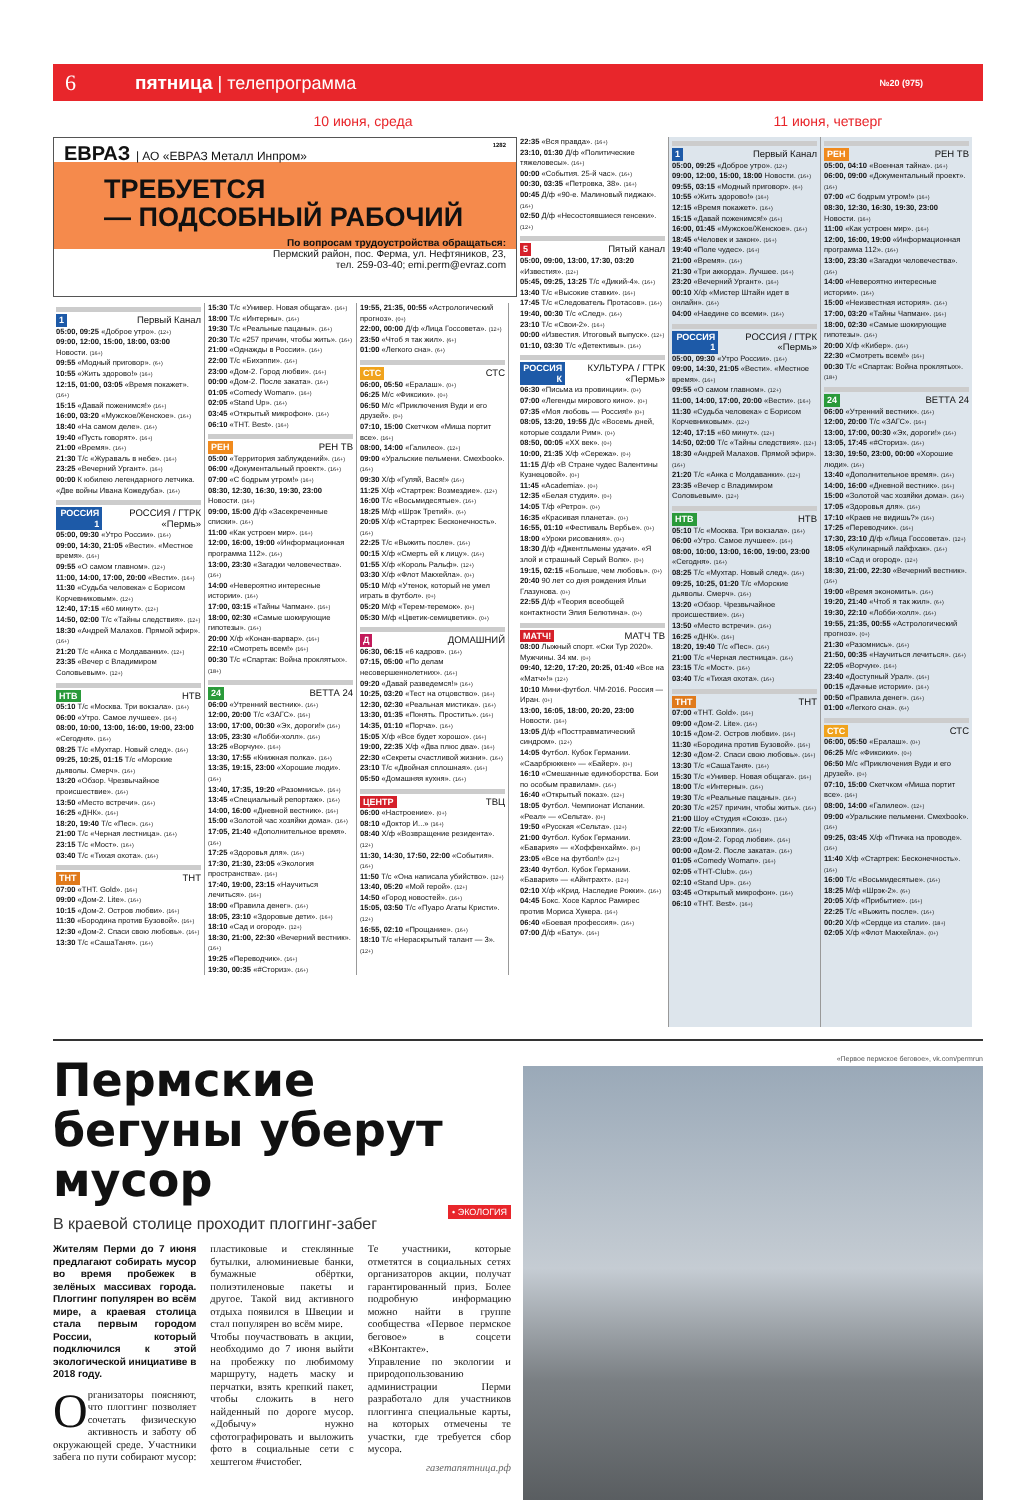6 пятница | телепрограмма №20 (975)
10 июня, среда 11 июня, четверг
ЕВРАЗ | АО «ЕВРАЗ Металл Инпром» 1282
ТРЕБУЕТСЯ
— ПОДСОБНЫЙ РАБОЧИЙ
По вопросам трудоустройства обращаться:
Пермский район, пос. Ферма, ул. Нефтяников, 23,
тел. 259-03-40; emi.perm@evraz.com
1 Первый Канал
05:00, 09:25 «Доброе утро». (12+)
09:00, 12:00, 15:00, 18:00, 03:00 Новости. (16+)
09:55 «Модный приговор». (6+)
10:55 «Жить здорово!» (16+)
12:15, 01:00, 03:05 «Время покажет». (16+)
15:15 «Давай поженимся!» (16+)
16:00, 03:20 «Мужское/Женское». (16+)
18:40 «На самом деле». (16+)
19:40 «Пусть говорят». (16+)
21:00 «Время». (16+)
21:30 Т/с «Жураваль в небе». (16+)
23:25 «Вечерний Ургант». (16+)
00:00 К юбилею легендарного летчика. «Две войны Ивана Кожедуба». (16+)
РОССИЯ 1 РОССИЯ / ГТРК «Пермь»
05:00, 09:30 «Утро России». (16+)
09:00, 14:30, 21:05 «Вести». «Местное время». (16+)
09:55 «О самом главном». (12+)
11:00, 14:00, 17:00, 20:00 «Вести». (16+)
11:30 «Судьба человека» с Борисом Корчевниковым». (12+)
12:40, 17:15 «60 минут». (12+)
14:50, 02:00 Т/с «Тайны следствия». (12+)
18:30 «Андрей Малахов. Прямой эфир». (16+)
21:20 Т/с «Анка с Молдаванки». (12+)
23:35 «Вечер с Владимиром Соловьевым». (12+)
НТВ НТВ
05:10 Т/с «Москва. Три вокзала». (16+)
06:00 «Утро. Самое лучшее». (16+)
08:00, 10:00, 13:00, 16:00, 19:00, 23:00 «Сегодня». (16+)
08:25 Т/с «Мухтар. Новый след». (16+)
09:25, 10:25, 01:15 Т/с «Морские дьяволы. Смерч». (16+)
13:20 «Обзор. Чрезвычайное происшествие». (16+)
13:50 «Место встречи». (16+)
16:25 «ДНК». (16+)
18:20, 19:40 Т/с «Пес». (16+)
21:00 Т/с «Черная лестница». (16+)
23:15 Т/с «Мост». (16+)
03:40 Т/с «Тихая охота». (16+)
ТНТ ТНТ
07:00 «ТНТ. Gold». (16+)
09:00 «Дом-2. Lite». (16+)
10:15 «Дом-2. Остров любви». (16+)
11:30 «Бородина против Бузовой». (16+)
12:30 «Дом-2. Спаси свою любовь». (16+)
13:30 Т/с «СашаТаня». (16+)
15:30 Т/с «Универ. Новая общага». (16+)
18:00 Т/с «Интерны». (16+)
19:30 Т/с «Реальные пацаны». (16+)
20:30 Т/с «257 причин, чтобы жить». (16+)
21:00 «Однажды в России». (16+)
22:00 Т/с «Бихэппи». (16+)
23:00 «Дом-2. Город любви». (16+)
00:00 «Дом-2. После заката». (16+)
01:05 «Comedy Woman». (16+)
02:05 «Stand Up». (16+)
03:45 «Открытый микрофон». (16+)
06:10 «ТНТ. Best». (16+)
РЕН РЕН ТВ
05:00 «Территория заблуждений». (16+)
06:00 «Документальный проект». (16+)
07:00 «С бодрым утром!» (16+)
08:30, 12:30, 16:30, 19:30, 23:00 Новости. (16+)
09:00, 15:00 Д/ф «Засекреченные списки». (16+)
11:00 «Как устроен мир». (16+)
12:00, 16:00, 19:00 «Информационная программа 112». (16+)
13:00, 23:30 «Загадки человечества». (16+)
14:00 «Невероятно интересные истории». (16+)
17:00, 03:15 «Тайны Чапман». (16+)
18:00, 02:30 «Самые шокирующие гипотезы». (16+)
20:00 Х/ф «Конан-варвар». (16+)
22:10 «Смотреть всем!» (16+)
00:30 Т/с «Спартак: Война проклятых». (18+)
24 ВЕТТА 24
06:00 «Утренний вестник». (16+)
12:00, 20:00 Т/с «ЗАГС». (16+)
13:00, 17:00, 00:30 «Эх, дороги!» (16+)
13:05, 23:30 «Лобби-холл». (16+)
13:25 «Ворчун». (16+)
13:30, 17:55 «Книжная полка». (16+)
13:35, 19:15, 23:00 «Хорошие люди». (16+)
13:40, 17:35, 19:20 «Разомнись». (16+)
13:45 «Специальный репортаж». (16+)
14:00, 16:00 «Дневной вестник». (16+)
15:00 «Золотой час хозяйки дома». (16+)
17:05, 21:40 «Дополнительное время». (16+)
17:25 «Здоровья для». (16+)
17:30, 21:30, 23:05 «Экология пространства». (16+)
17:40, 19:00, 23:15 «Научиться лечиться». (16+)
18:00 «Правила денег». (16+)
18:05, 23:10 «Здоровые дети». (16+)
18:10 «Сад и огород». (12+)
18:30, 21:00, 22:30 «Вечерний вестник». (16+)
19:25 «Переводчик». (16+)
19:30, 00:35 «#Сториз». (16+)
19:55, 21:35, 00:55 «Астрологический прогноз». (0+)
22:00, 00:00 Д/ф «Лица Госсовета». (12+)
23:50 «Чтоб я так жил». (6+)
01:00 «Легкого сна». (6+)
СТС СТС
06:00, 05:50 «Ералаш». (0+)
06:25 М/с «Фиксики». (0+)
06:50 М/с «Приключения Вуди и его друзей». (0+)
07:10, 15:00 Скетчком «Миша портит все». (16+)
08:00, 14:00 «Галилео». (12+)
09:00 «Уральские пельмени. Смехbook». (16+)
09:30 Х/ф «Гуляй, Вася!» (16+)
11:25 Х/ф «Стартрек: Возмездие». (12+)
16:00 Т/с «Восьмидесятые». (16+)
18:25 М/ф «Шрэк Третий». (6+)
20:05 Х/ф «Стартрек: Бесконечность». (16+)
22:25 Т/с «Выжить после». (16+)
00:15 Х/ф «Смерть ей к лицу». (16+)
01:55 Х/ф «Король Ральф». (12+)
03:30 Х/ф «Флот Макхейла». (0+)
05:10 М/ф «Утенок, который не умел играть в футбол». (0+)
05:20 М/ф «Терем-теремок». (0+)
05:30 М/ф «Цветик-семицветик». (0+)
Д ДОМАШНИЙ
06:30, 06:15 «6 кадров». (16+)
07:15, 05:00 «По делам несовершеннолетних». (16+)
09:20 «Давай разведемся!» (16+)
10:25, 03:20 «Тест на отцовство». (16+)
12:30, 02:30 «Реальная мистика». (16+)
13:30, 01:35 «Понять. Простить». (16+)
14:35, 01:10 «Порча». (16+)
15:05 Х/ф «Все будет хорошо». (16+)
19:00, 22:35 Х/ф «Два плюс два». (16+)
22:30 «Секреты счастливой жизни». (16+)
23:10 Т/с «Двойная сплошная». (16+)
05:50 «Домашняя кухня». (16+)
ЦЕНТР ТВЦ
06:00 «Настроение». (0+)
08:10 «Доктор И...» (16+)
08:40 Х/ф «Возвращение резидента». (12+)
11:30, 14:30, 17:50, 22:00 «События». (16+)
11:50 Т/с «Она написала убийство». (12+)
13:40, 05:20 «Мой герой». (12+)
14:50 «Город новостей». (16+)
15:05, 03:50 Т/с «Пуаро Агаты Кристи». (12+)
16:55, 02:10 «Прощание». (16+)
18:10 Т/с «Нераскрытый талант — 3». (12+)
22:35 «Вся правда». (16+)
23:10, 01:30 Д/ф «Политические тяжеловесы». (16+)
00:00 «События. 25-й час». (16+)
00:30, 03:35 «Петровка, 38». (16+)
00:45 Д/ф «90-е. Малиновый пиджак». (16+)
02:50 Д/ф «Несостоявшиеся генсеки». (12+)
5 Пятый канал
05:00, 09:00, 13:00, 17:30, 03:20 «Известия». (12+)
05:45, 09:25, 13:25 Т/с «Дикий-4». (16+)
13:40 Т/с «Высокие ставки». (16+)
17:45 Т/с «Следователь Протасов». (16+)
19:40, 00:30 Т/с «След». (16+)
23:10 Т/с «Свои-2». (16+)
00:00 «Известия. Итоговый выпуск». (12+)
01:10, 03:30 Т/с «Детективы». (16+)
РОССИЯ К КУЛЬТУРА / ГТРК «Пермь»
06:30 «Письма из провинции». (0+)
07:00 «Легенды мирового кино». (0+)
07:35 «Моя любовь — Россия!» (0+)
08:05, 13:20, 19:55 Д/с «Восемь дней, которые создали Рим». (0+)
08:50, 00:05 «XX век». (0+)
10:00, 21:35 Х/ф «Сережа». (0+)
11:15 Д/ф «В Стране чудес Валентины Кузнецовой». (0+)
11:45 «Academia». (0+)
12:35 «Белая студия». (0+)
14:05 Т/ф «Ретро». (0+)
16:35 «Красивая планета». (0+)
16:55, 01:10 «Фестиваль Вербье». (0+)
18:00 «Уроки рисования». (0+)
18:30 Д/ф «Джентльмены удачи». «Я злой и страшный Серый Волк». (0+)
19:15, 02:15 «Больше, чем любовь». (0+)
20:40 90 лет со дня рождения Ильи Глазунова. (0+)
22:55 Д/ф «Теория всеобщей контактности Элия Белютина». (0+)
МАТЧ! МАТЧ ТВ
08:00 Лыжный спорт. «Ски Тур 2020». Мужчины. 34 км. (0+)
09:40, 12:20, 17:20, 20:25, 01:40 «Все на «Матч»!» (12+)
10:10 Мини-футбол. ЧМ-2016. Россия — Иран. (0+)
13:00, 16:05, 18:00, 20:20, 23:00 Новости. (16+)
13:05 Д/ф «Посттравматический синдром». (12+)
14:05 Футбол. Кубок Германии. «Саарбрюккен» — «Байер». (0+)
16:10 «Смешанные единоборства. Бои по особым правилам». (16+)
16:40 «Открытый показ». (12+)
18:05 Футбол. Чемпионат Испании. «Реал» — «Сельта». (0+)
19:50 «Русская «Сельта». (12+)
21:00 Футбол. Кубок Германии. «Бавария» — «Хоффенхайм». (0+)
23:05 «Все на футбол!» (12+)
23:40 Футбол. Кубок Германии. «Бавария» — «Айнтрахт». (12+)
02:10 Х/ф «Крид. Наследие Рокки». (16+)
04:45 Бокс. Хосе Карлос Рамирес против Мориса Хукера. (16+)
06:40 «Боевая профессия». (16+)
07:00 Д/ф «Бату». (16+)
1 Первый Канал
05:00, 09:25 «Доброе утро». (12+)
09:00, 12:00, 15:00, 18:00 Новости. (16+)
09:55, 03:15 «Модный приговор». (6+)
10:55 «Жить здорово!» (16+)
12:15 «Время покажет». (16+)
15:15 «Давай поженимся!» (16+)
16:00, 01:45 «Мужское/Женское». (16+)
18:45 «Человек и закон». (16+)
19:40 «Поле чудес». (16+)
21:00 «Время». (16+)
21:30 «Три аккорда». Лучшее. (16+)
23:20 «Вечерний Ургант». (16+)
00:10 Х/ф «Мистер Штайн идет в онлайн». (16+)
04:00 «Наедине со всеми». (16+)
РОССИЯ 1 РОССИЯ / ГТРК «Пермь»
05:00, 09:30 «Утро России». (16+)
09:00, 14:30, 21:05 «Вести». «Местное время». (16+)
09:55 «О самом главном». (12+)
11:00, 14:00, 17:00, 20:00 «Вести». (16+)
11:30 «Судьба человека» с Борисом Корчевниковым». (12+)
12:40, 17:15 «60 минут». (12+)
14:50, 02:00 Т/с «Тайны следствия». (12+)
18:30 «Андрей Малахов. Прямой эфир». (16+)
21:20 Т/с «Анка с Молдаванки». (12+)
23:35 «Вечер с Владимиром Соловьевым». (12+)
НТВ НТВ
05:10 Т/с «Москва. Три вокзала». (16+)
06:00 «Утро. Самое лучшее». (16+)
08:00, 10:00, 13:00, 16:00, 19:00, 23:00 «Сегодня». (16+)
08:25 Т/с «Мухтар. Новый след». (16+)
09:25, 10:25, 01:20 Т/с «Морские дьяволы. Смерч». (16+)
13:20 «Обзор. Чрезвычайное происшествие». (16+)
13:50 «Место встречи». (16+)
16:25 «ДНК». (16+)
18:20, 19:40 Т/с «Пес». (16+)
21:00 Т/с «Черная лестница». (16+)
23:15 Т/с «Мост». (16+)
03:40 Т/с «Тихая охота». (16+)
ТНТ ТНТ
07:00 «ТНТ. Gold». (16+)
09:00 «Дом-2. Lite». (16+)
10:15 «Дом-2. Остров любви». (16+)
11:30 «Бородина против Бузовой». (16+)
12:30 «Дом-2. Спаси свою любовь». (16+)
13:30 Т/с «СашаТаня». (16+)
15:30 Т/с «Универ. Новая общага». (16+)
18:00 Т/с «Интерны». (16+)
19:30 Т/с «Реальные пацаны». (16+)
20:30 Т/с «257 причин, чтобы жить». (16+)
21:00 Шоу «Студия «Союз». (16+)
22:00 Т/с «Бихэппи». (16+)
23:00 «Дом-2. Город любви». (16+)
00:00 «Дом-2. После заката». (16+)
01:05 «Comedy Woman». (16+)
02:05 «ТНТ-Club». (16+)
02:10 «Stand Up». (16+)
03:45 «Открытый микрофон». (16+)
06:10 «ТНТ. Best». (16+)
РЕН РЕН ТВ
05:00, 04:10 «Военная тайна». (16+)
06:00, 09:00 «Документальный проект». (16+)
07:00 «С бодрым утром!» (16+)
08:30, 12:30, 16:30, 19:30, 23:00 Новости. (16+)
11:00 «Как устроен мир». (16+)
12:00, 16:00, 19:00 «Информационная программа 112». (16+)
13:00, 23:30 «Загадки человечества». (16+)
14:00 «Невероятно интересные истории». (16+)
15:00 «Неизвестная история». (16+)
17:00, 03:20 «Тайны Чапман». (16+)
18:00, 02:30 «Самые шокирующие гипотезы». (16+)
20:00 Х/ф «Кибер». (16+)
22:30 «Смотреть всем!» (16+)
00:30 Т/с «Спартак: Война проклятых». (18+)
24 ВЕТТА 24
06:00 «Утренний вестник». (16+)
12:00, 20:00 Т/с «ЗАГС». (16+)
13:00, 17:00, 00:30 «Эх, дороги!» (16+)
13:05, 17:45 «#Сториз». (16+)
13:30, 19:50, 23:00, 00:00 «Хорошие люди». (16+)
13:40 «Дополнительное время». (16+)
14:00, 16:00 «Дневной вестник». (16+)
15:00 «Золотой час хозяйки дома». (16+)
17:05 «Здоровья для». (16+)
17:10 «Краев не видишь?» (16+)
17:25 «Переводчик». (16+)
17:30, 23:10 Д/ф «Лица Госсовета». (12+)
18:05 «Кулинарный лайфхак». (16+)
18:10 «Сад и огород». (12+)
18:30, 21:00, 22:30 «Вечерний вестник». (16+)
19:00 «Время экономить». (16+)
19:20, 21:40 «Чтоб я так жил». (6+)
19:30, 22:10 «Лобби-холл». (16+)
19:55, 21:35, 00:55 «Астрологический прогноз». (0+)
21:30 «Разомнись». (16+)
21:50, 00:35 «Научиться лечиться». (16+)
22:05 «Ворчун». (16+)
23:40 «Доступный Урал». (16+)
00:15 «Дачные истории». (16+)
00:50 «Правила денег». (16+)
01:00 «Легкого сна». (6+)
СТС СТС
06:00, 05:50 «Ералаш». (0+)
06:25 М/с «Фиксики». (0+)
06:50 М/с «Приключения Вуди и его друзей». (0+)
07:10, 15:00 Скетчком «Миша портит все». (16+)
08:00, 14:00 «Галилео». (12+)
09:00 «Уральские пельмени. Смехbook». (16+)
09:25, 03:45 Х/ф «Птичка на проводе». (16+)
11:40 Х/ф «Стартрек: Бесконечность». (16+)
16:00 Т/с «Восьмидесятые». (16+)
18:25 М/ф «Шрэк-2». (6+)
20:05 Х/ф «Прибытие». (16+)
22:25 Т/с «Выжить после». (16+)
00:20 Х/ф «Сердце из стали». (18+)
02:05 Х/ф «Флот Макхейла». (0+)
Пермские бегуны уберут мусор
• ЭКОЛОГИЯ
В краевой столице проходит плоггинг-забег
Жителям Перми до 7 июня предлагают собирать мусор во время пробежек в зелёных массивах города. Плоггинг популярен во всём мире, а краевая столица стала первым городом России, который подключился к этой экологической инициативе в 2018 году.
Организаторы поясняют, что плоггинг позволяет сочетать физическую активность и заботу об окружающей среде. Участники забега по пути собирают мусор: пластиковые и стеклянные бутылки, алюминиевые банки, бумажные обёртки, полиэтиленовые пакеты и другое. Такой вид активного отдыха появился в Швеции и стал популярен во всём мире.
Чтобы поучаствовать в акции, необходимо до 7 июня выйти на пробежку по любимому маршруту, надеть маску и перчатки, взять крепкий пакет, чтобы сложить в него найденный по дороге мусор. «Добычу» нужно сфотографировать и выложить фото в социальные сети с хештегом #чистобег.
Те участники, которые отметятся в социальных сетях организаторов акции, получат гарантированный приз. Более подробную информацию можно найти в группе сообщества «Первое пермское беговое» в соцсети «ВКонтакте».
Управление по экологии и природопользованию администрации Перми разработало для участников плоггинга специальные карты, на которых отмечены те участки, где требуется сбор мусора.
газетапятница.рф
«Первое пермское беговое», vk.com/permrun